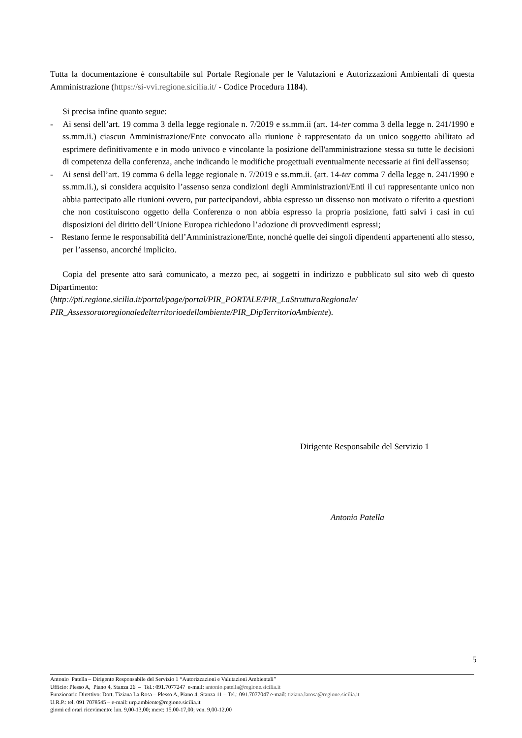Tutta la documentazione è consultabile sul Portale Regionale per le Valutazioni e Autorizzazioni Ambientali di questa Amministrazione (https://si-vvi.regione.sicilia.it/ - Codice Procedura 1184).
Si precisa infine quanto segue:
- Ai sensi dell’art. 19 comma 3 della legge regionale n. 7/2019 e ss.mm.ii (art. 14-ter comma 3 della legge n. 241/1990 e ss.mm.ii.) ciascun Amministrazione/Ente convocato alla riunione è rappresentato da un unico soggetto abilitato ad esprimere definitivamente e in modo univoco e vincolante la posizione dell'amministrazione stessa su tutte le decisioni di competenza della conferenza, anche indicando le modifiche progettuali eventualmente necessarie ai fini dell'assenso;
- Ai sensi dell’art. 19 comma 6 della legge regionale n. 7/2019 e ss.mm.ii. (art. 14-ter comma 7 della legge n. 241/1990 e ss.mm.ii.), si considera acquisito l’assenso senza condizioni degli Amministrazioni/Enti il cui rappresentante unico non abbia partecipato alle riunioni ovvero, pur partecipandovi, abbia espresso un dissenso non motivato o riferito a questioni che non costituiscono oggetto della Conferenza o non abbia espresso la propria posizione, fatti salvi i casi in cui disposizioni del diritto dell’Unione Europea richiedono l’adozione di provvedimenti espressi;
- Restano ferme le responsabilità dell’Amministrazione/Ente, nonché quelle dei singoli dipendenti appartenenti allo stesso, per l’assenso, ancorché implicito.
Copia del presente atto sarà comunicato, a mezzo pec, ai soggetti in indirizzo e pubblicato sul sito web di questo Dipartimento:
(http://pti.regione.sicilia.it/portal/page/portal/PIR_PORTALE/PIR_LaStrutturaRegionale/ PIR_Assessoratoregionaledelterritorioedellambiente/PIR_DipTerritorioAmbiente).
Dirigente Responsabile del Servizio 1
Antonio Patella
5
Antonio Patella – Dirigente Responsabile del Servizio 1 “Autorizzazioni e Valutazioni Ambientali”
Ufficio: Plesso A, Piano 4, Stanza 26 – Tel.: 091.7077247 e-mail: antonio.patella@regione.sicilia.it
Funzionario Direttivo: Dott. Tiziana La Rosa – Plesso A, Piano 4, Stanza 11 – Tel.: 091.7077047 e-mail: tiziana.larosa@regione.sicilia.it
U.R.P.: tel. 091 7078545 – e-mail: urp.ambiente@regione.sicilia.it
giorni ed orari ricevimento: lun. 9,00-13,00; merc: 15.00-17,00; ven. 9,00-12,00